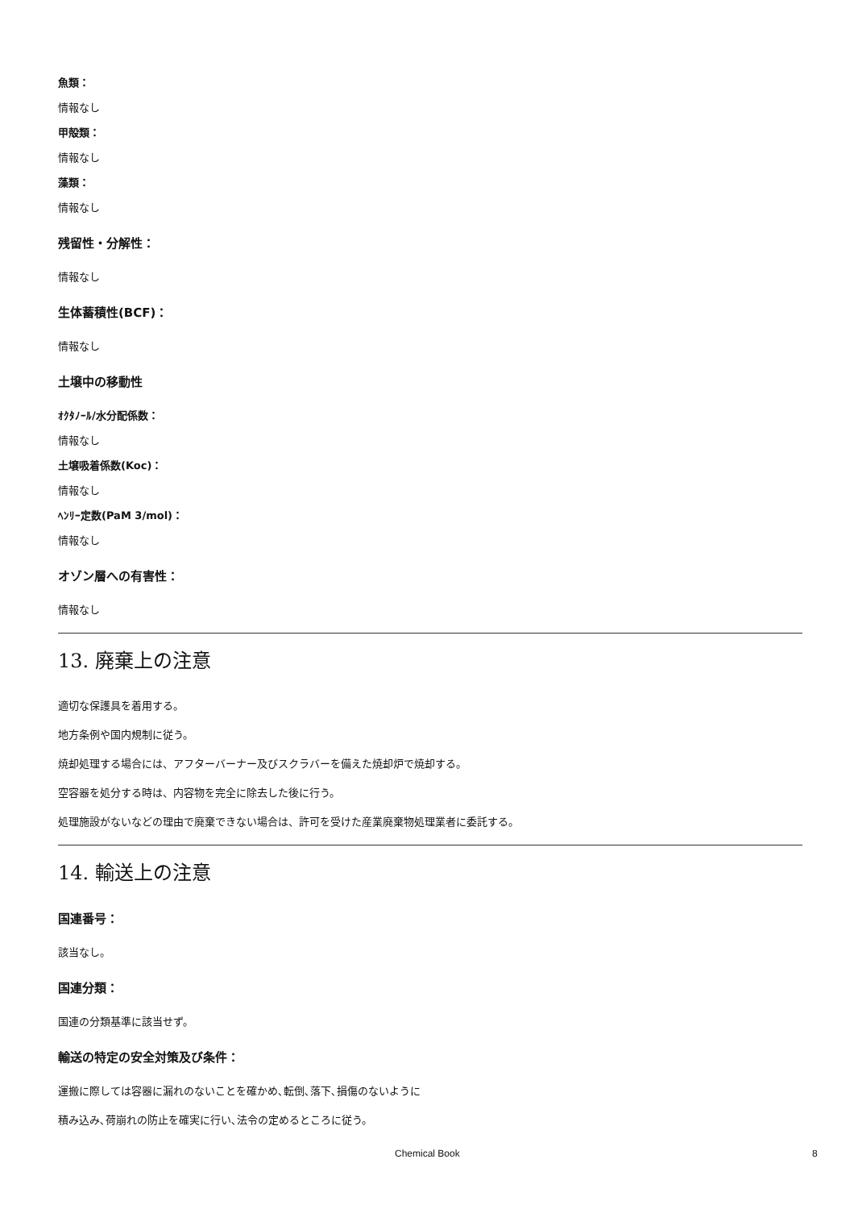魚類：
情報なし
甲殻類：
情報なし
藻類：
情報なし
残留性・分解性：
情報なし
生体蓄積性(BCF)：
情報なし
土壌中の移動性
ｵｸﾀﾉｰﾙ/水分配係数：
情報なし
土壌吸着係数(Koc)：
情報なし
ﾍﾝﾘｰ定数(PaM 3/mol)：
情報なし
オゾン層への有害性：
情報なし
13. 廃棄上の注意
適切な保護具を着用する。
地方条例や国内規制に従う。
焼却処理する場合には、アフターバーナー及びスクラバーを備えた焼却炉で焼却する。
空容器を処分する時は、内容物を完全に除去した後に行う。
処理施設がないなどの理由で廃棄できない場合は、許可を受けた産業廃棄物処理業者に委託する。
14. 輸送上の注意
国連番号：
該当なし。
国連分類：
国連の分類基準に該当せず。
輸送の特定の安全対策及び条件：
運搬に際しては容器に漏れのないことを確かめ､転倒､落下､損傷のないように
積み込み､荷崩れの防止を確実に行い､法令の定めるところに従う。
Chemical Book 8